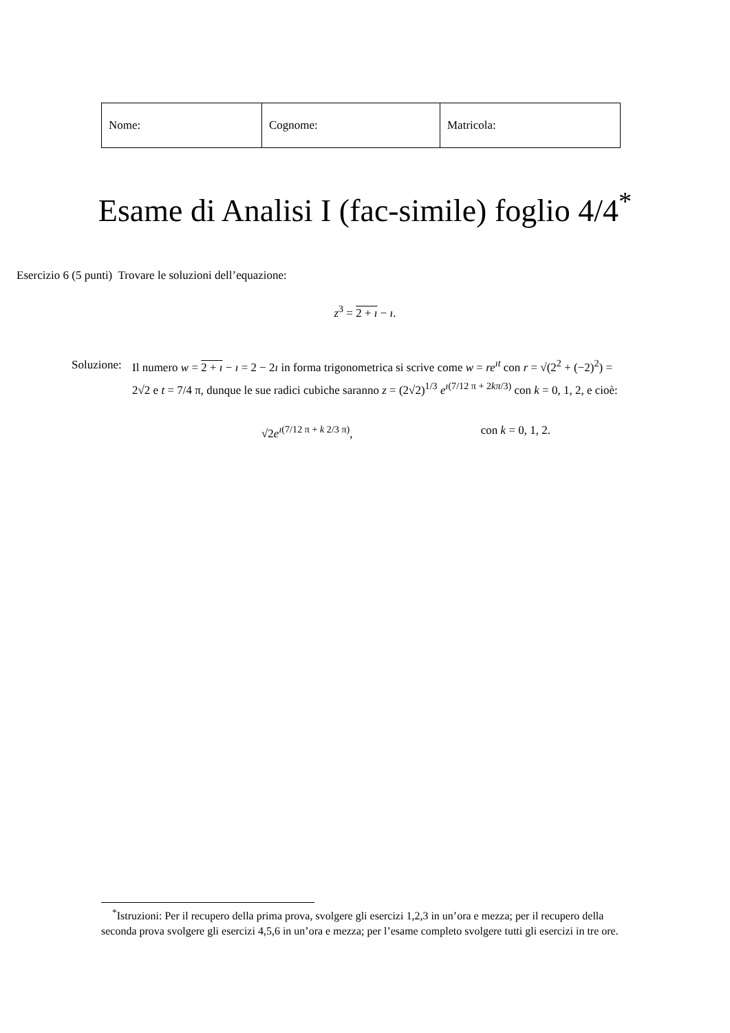| Nome: | Cognome: | Matricola: |
Esame di Analisi I (fac-simile) foglio 4/4<sup>*</sup>
Esercizio 6 (5 punti) Trovare le soluzioni dell’equazione:
z<sup>3</sup> = 2 + ı − ı.
Soluzione:
Il numero w = 2 + ı − ı = 2 − 2ı in forma trigonometrica si scrive come w = re<sup>ıt</sup> con r = √(2<sup>2</sup> + (−2)<sup>2</sup>) = 2√2 e t = 7/4 π, dunque le sue radici cubiche saranno z = (2√2)<sup>1/3</sup> e<sup>ı(7/12 π + 2kπ/3)</sup> con k = 0, 1, 2, e cioè:
√2e<sup>ı(7/12 π + k 2/3 π)</sup>, con k = 0, 1, 2.
<sup>*</sup> Istruzioni: Per il recupero della prima prova, svolgere gli esercizi 1,2,3 in un’ora e mezza; per il recupero della seconda prova svolgere gli esercizi 4,5,6 in un’ora e mezza; per l’esame completo svolgere tutti gli esercizi in tre ore.